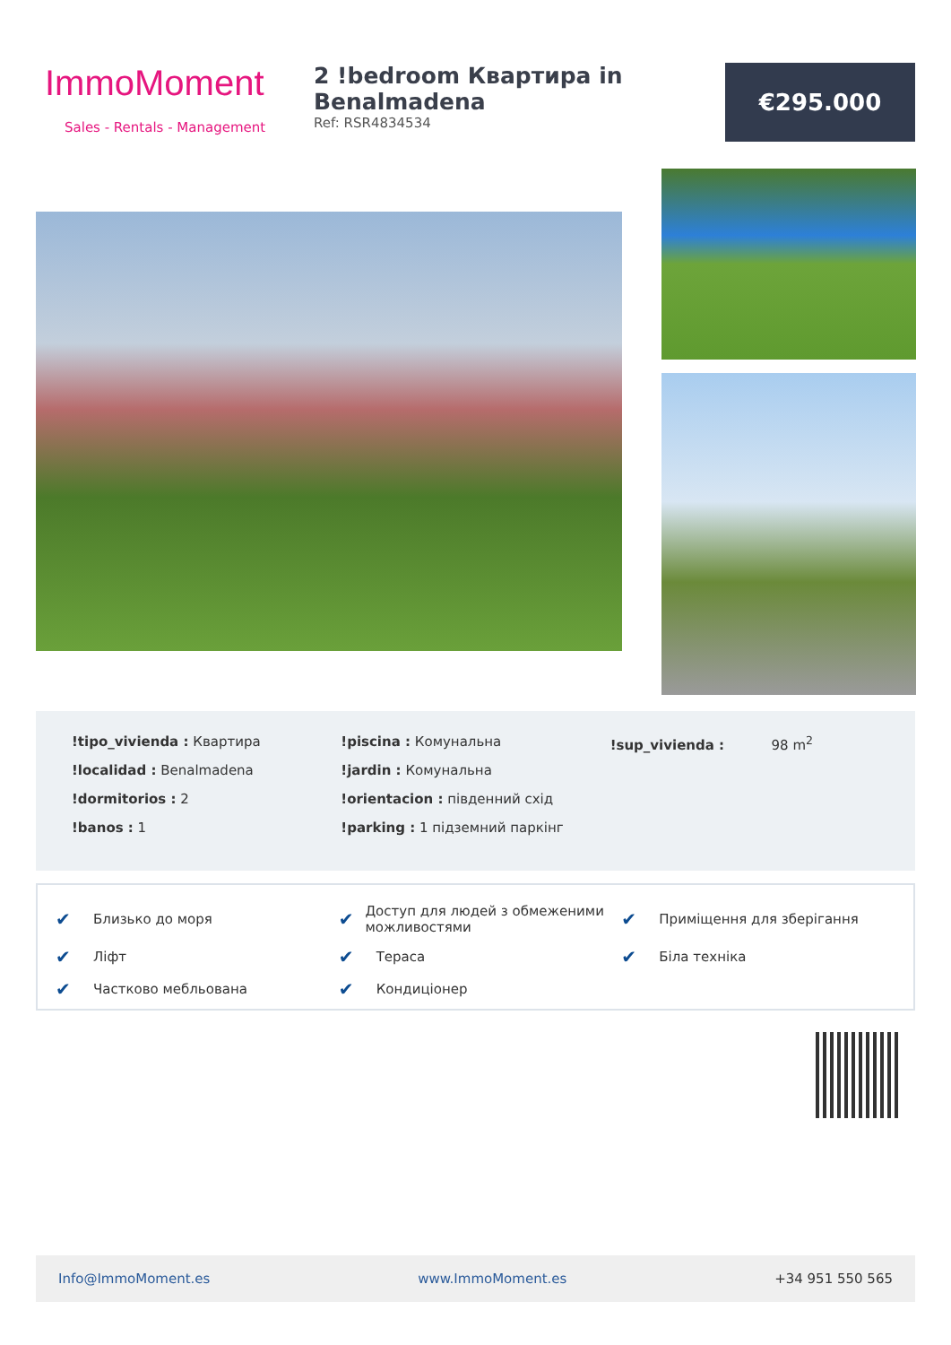ImmoMoment
Sales - Rentals - Management
2 !bedroom Квартира in Benalmadena
Ref: RSR4834534
€295.000
!tipo_vivienda : Квартира
!localidad : Benalmadena
!dormitorios : 2
!banos : 1
!piscina : Комунальна
!jardin : Комунальна
!orientacion : південний схід
!parking : 1 підземний паркінг
!sup_vivienda : 98 m<sup>2</sup>
✔ Близько до моря ✔ Доступ для людей з обмеженими можливостями ✔ Приміщення для зберігання ✔ Ліфт ✔ Тераса ✔ Біла техніка ✔ Частково мебльована ✔ Кондиціонер
Info@ImmoMoment.es www.ImmoMoment.es +34 951 550 565